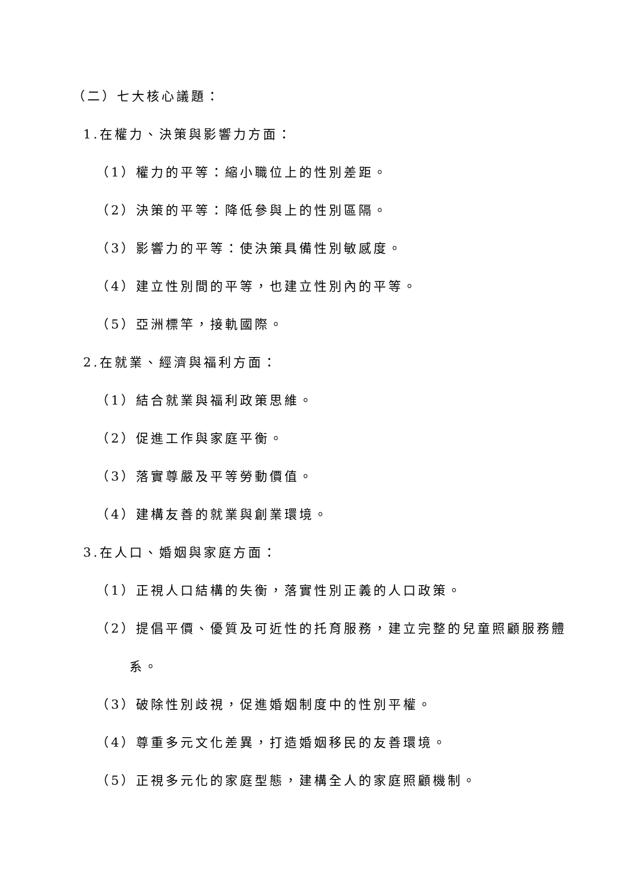（二）七大核心議題：
1.在權力、決策與影響力方面：
（1）權力的平等：縮小職位上的性別差距。
（2）決策的平等：降低參與上的性別區隔。
（3）影響力的平等：使決策具備性別敏感度。
（4）建立性別間的平等，也建立性別內的平等。
（5）亞洲標竿，接軌國際。
2.在就業、經濟與福利方面：
（1）結合就業與福利政策思維。
（2）促進工作與家庭平衡。
（3）落實尊嚴及平等勞動價值。
（4）建構友善的就業與創業環境。
3.在人口、婚姻與家庭方面：
（1）正視人口結構的失衡，落實性別正義的人口政策。
（2）提倡平價、優質及可近性的托育服務，建立完整的兒童照顧服務體
系。
（3）破除性別歧視，促進婚姻制度中的性別平權。
（4）尊重多元文化差異，打造婚姻移民的友善環境。
（5）正視多元化的家庭型態，建構全人的家庭照顧機制。